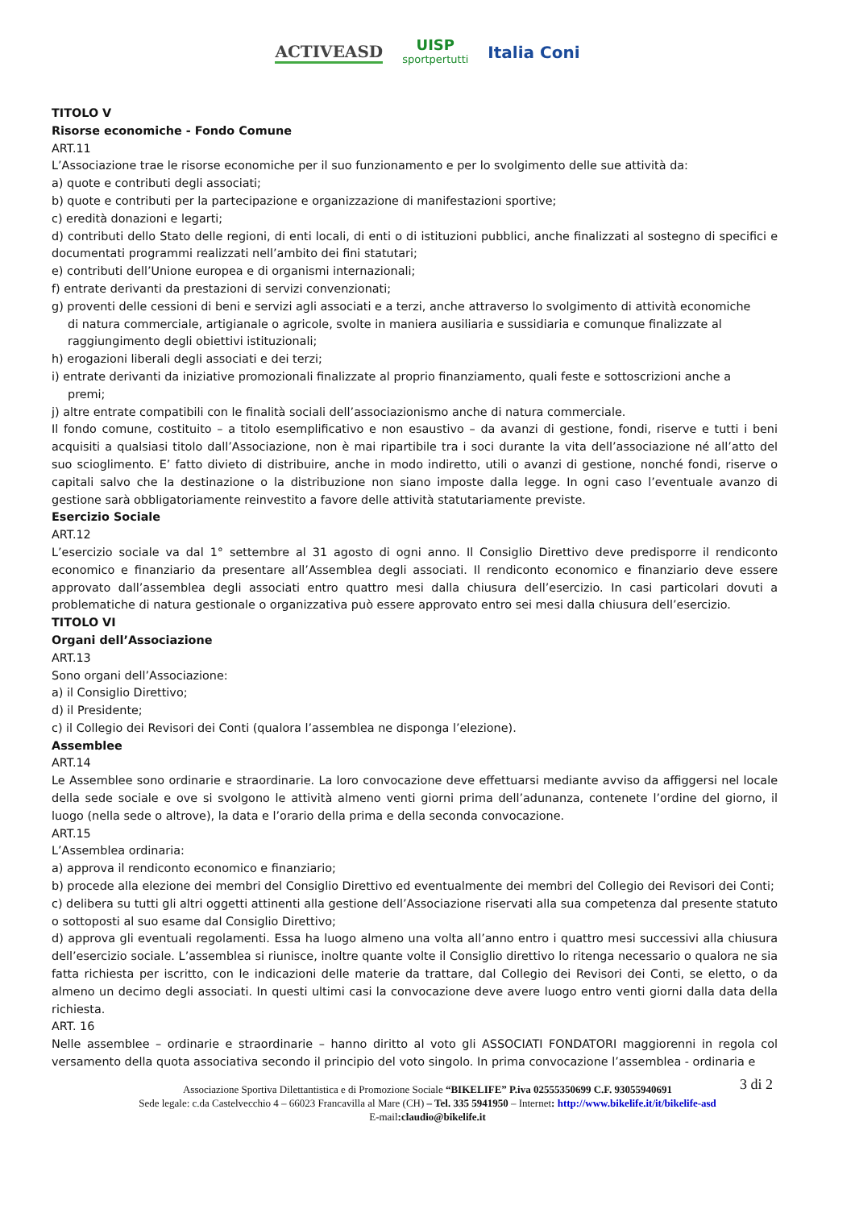ACTIVEASD UISP
sportpertutti Italia Coni
TITOLO V
Risorse economiche - Fondo Comune
ART.11
L’Associazione trae le risorse economiche per il suo funzionamento e per lo svolgimento delle sue attività da:
a) quote e contributi degli associati;
b) quote e contributi per la partecipazione e organizzazione di manifestazioni sportive;
c) eredità donazioni e legarti;
d) contributi dello Stato delle regioni, di enti locali, di enti o di istituzioni pubblici, anche finalizzati al sostegno di specifici e documentati programmi realizzati nell’ambito dei fini statutari;
e) contributi dell’Unione europea e di organismi internazionali;
f) entrate derivanti da prestazioni di servizi convenzionati;
g) proventi delle cessioni di beni e servizi agli associati e a terzi, anche attraverso lo svolgimento di attività economiche
di natura commerciale, artigianale o agricole, svolte in maniera ausiliaria e sussidiaria e comunque finalizzate al
raggiungimento degli obiettivi istituzionali;
h) erogazioni liberali degli associati e dei terzi;
i) entrate derivanti da iniziative promozionali finalizzate al proprio finanziamento, quali feste e sottoscrizioni anche a
premi;
j) altre entrate compatibili con le finalità sociali dell’associazionismo anche di natura commerciale.
Il fondo comune, costituito – a titolo esemplificativo e non esaustivo – da avanzi di gestione, fondi, riserve e tutti i beni acquisiti a qualsiasi titolo dall’Associazione, non è mai ripartibile tra i soci durante la vita dell’associazione né all’atto del suo scioglimento. E’ fatto divieto di distribuire, anche in modo indiretto, utili o avanzi di gestione, nonché fondi, riserve o capitali salvo che la destinazione o la distribuzione non siano imposte dalla legge. In ogni caso l’eventuale avanzo di gestione sarà obbligatoriamente reinvestito a favore delle attività statutariamente previste.
Esercizio Sociale
ART.12
L’esercizio sociale va dal 1° settembre al 31 agosto di ogni anno. Il Consiglio Direttivo deve predisporre il rendiconto economico e finanziario da presentare all’Assemblea degli associati. Il rendiconto economico e finanziario deve essere approvato dall’assemblea degli associati entro quattro mesi dalla chiusura dell’esercizio. In casi particolari dovuti a problematiche di natura gestionale o organizzativa può essere approvato entro sei mesi dalla chiusura dell’esercizio.
TITOLO VI
Organi dell’Associazione
ART.13
Sono organi dell’Associazione:
a) il Consiglio Direttivo;
d) il Presidente;
c) il Collegio dei Revisori dei Conti (qualora l’assemblea ne disponga l’elezione).
Assemblee
ART.14
Le Assemblee sono ordinarie e straordinarie. La loro convocazione deve effettuarsi mediante avviso da affiggersi nel locale della sede sociale e ove si svolgono le attività almeno venti giorni prima dell’adunanza, contenete l’ordine del giorno, il luogo (nella sede o altrove), la data e l’orario della prima e della seconda convocazione.
ART.15
L’Assemblea ordinaria:
a) approva il rendiconto economico e finanziario;
b) procede alla elezione dei membri del Consiglio Direttivo ed eventualmente dei membri del Collegio dei Revisori dei Conti;
c) delibera su tutti gli altri oggetti attinenti alla gestione dell’Associazione riservati alla sua competenza dal presente statuto o sottoposti al suo esame dal Consiglio Direttivo;
d) approva gli eventuali regolamenti. Essa ha luogo almeno una volta all’anno entro i quattro mesi successivi alla chiusura dell’esercizio sociale. L’assemblea si riunisce, inoltre quante volte il Consiglio direttivo lo ritenga necessario o qualora ne sia fatta richiesta per iscritto, con le indicazioni delle materie da trattare, dal Collegio dei Revisori dei Conti, se eletto, o da almeno un decimo degli associati. In questi ultimi casi la convocazione deve avere luogo entro venti giorni dalla data della richiesta.
ART. 16
Nelle assemblee – ordinarie e straordinarie – hanno diritto al voto gli ASSOCIATI FONDATORI maggiorenni in regola col versamento della quota associativa secondo il principio del voto singolo. In prima convocazione l’assemblea - ordinaria e
3 di 2 Associazione Sportiva Dilettantistica e di Promozione Sociale “BIKELIFE” P.iva 02555350699 C.F. 93055940691
Sede legale: c.da Castelvecchio 4 – 66023 Francavilla al Mare (CH) – Tel. 335 5941950 – Internet: http://www.bikelife.it/it/bikelife-asd
E-mail:claudio@bikelife.it